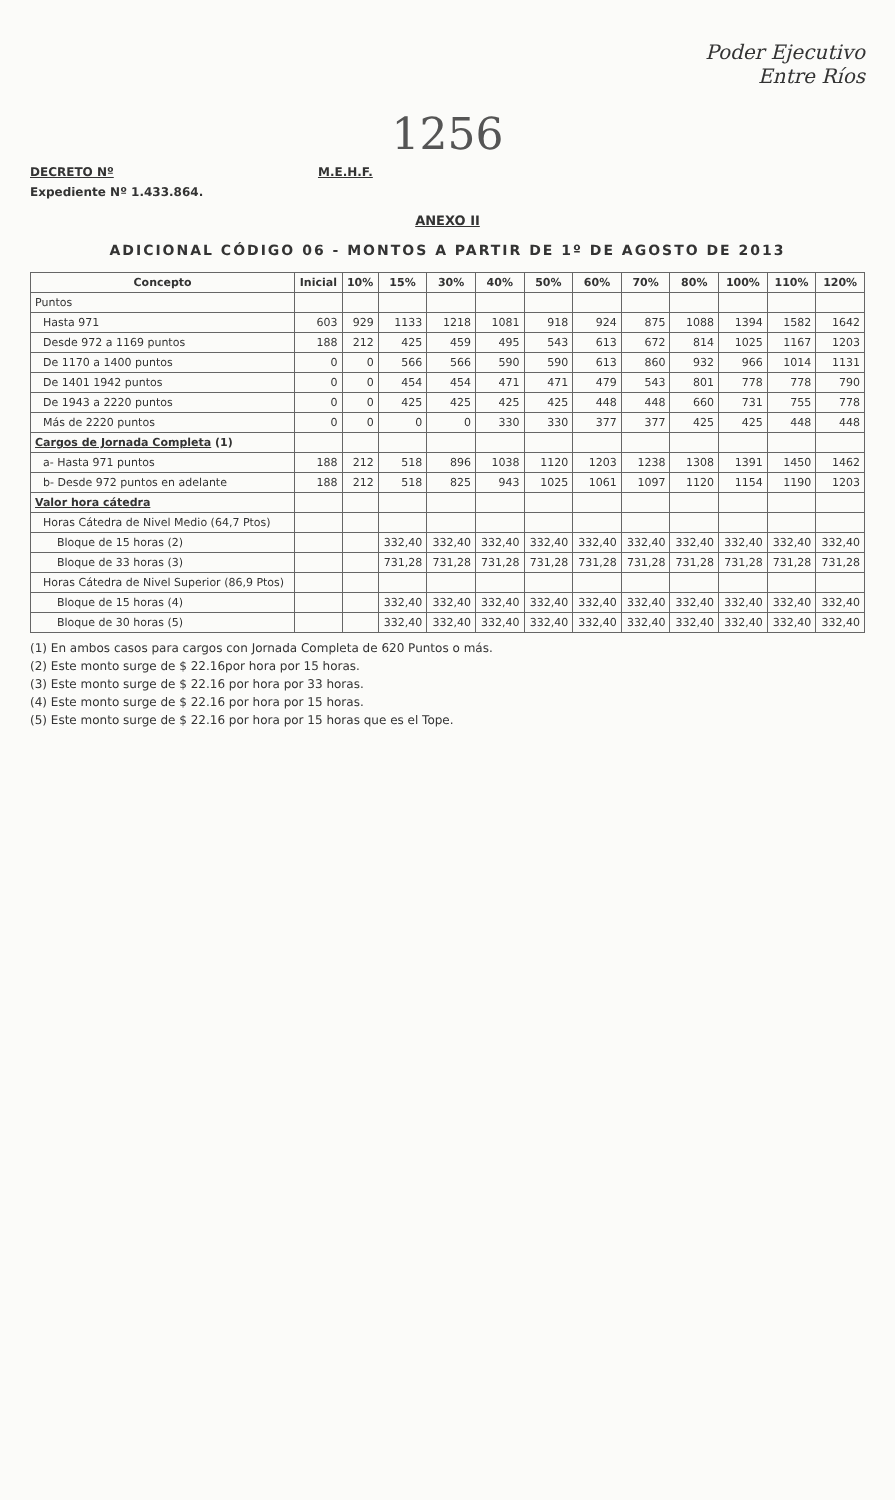Poder Ejecutivo
Entre Ríos
1256
DECRETO Nº M.E.H.F.
Expediente Nº 1.433.864.
ANEXO II
ADICIONAL CÓDIGO 06 - MONTOS A PARTIR DE 1º DE AGOSTO DE 2013
| Concepto | Inicial | 10% | 15% | 30% | 40% | 50% | 60% | 70% | 80% | 100% | 110% | 120% |
| --- | --- | --- | --- | --- | --- | --- | --- | --- | --- | --- | --- | --- |
| Puntos | | | | | | | | | | | | |
| Hasta 971 | 603 | 929 | 1133 | 1218 | 1081 | 918 | 924 | 875 | 1088 | 1394 | 1582 | 1642 |
| Desde 972 a 1169 puntos | 188 | 212 | 425 | 459 | 495 | 543 | 613 | 672 | 814 | 1025 | 1167 | 1203 |
| De 1170 a 1400 puntos | 0 | 0 | 566 | 566 | 590 | 590 | 613 | 860 | 932 | 966 | 1014 | 1131 |
| De 1401 1942 puntos | 0 | 0 | 454 | 454 | 471 | 471 | 479 | 543 | 801 | 778 | 778 | 790 |
| De 1943 a 2220 puntos | 0 | 0 | 425 | 425 | 425 | 425 | 448 | 448 | 660 | 731 | 755 | 778 |
| Más de 2220 puntos | 0 | 0 | 0 | 0 | 330 | 330 | 377 | 377 | 425 | 425 | 448 | 448 |
| Cargos de Jornada Completa (1) | | | | | | | | | | | | |
| a- Hasta 971 puntos | 188 | 212 | 518 | 896 | 1038 | 1120 | 1203 | 1238 | 1308 | 1391 | 1450 | 1462 |
| b- Desde 972 puntos en adelante | 188 | 212 | 518 | 825 | 943 | 1025 | 1061 | 1097 | 1120 | 1154 | 1190 | 1203 |
| Valor hora cátedra | | | | | | | | | | | | |
| Horas Cátedra de Nivel Medio (64,7 Ptos) | | | | | | | | | | | | |
| Bloque de 15 horas (2) | | | 332,40 | 332,40 | 332,40 | 332,40 | 332,40 | 332,40 | 332,40 | 332,40 | 332,40 | 332,40 |
| Bloque de 33 horas (3) | | | 731,28 | 731,28 | 731,28 | 731,28 | 731,28 | 731,28 | 731,28 | 731,28 | 731,28 | 731,28 |
| Horas Cátedra de Nivel Superior (86,9 Ptos) | | | | | | | | | | | | |
| Bloque de 15 horas (4) | | | 332,40 | 332,40 | 332,40 | 332,40 | 332,40 | 332,40 | 332,40 | 332,40 | 332,40 | 332,40 |
| Bloque de 30 horas (5) | | | 332,40 | 332,40 | 332,40 | 332,40 | 332,40 | 332,40 | 332,40 | 332,40 | 332,40 | 332,40 |
(1) En ambos casos para cargos con Jornada Completa de 620 Puntos o más.
(2) Este monto surge de $ 22.16por hora por 15 horas.
(3) Este monto surge de $ 22.16 por hora por 33 horas.
(4) Este monto surge de $ 22.16 por hora por 15 horas.
(5) Este monto surge de $ 22.16 por hora por 15 horas que es el Tope.